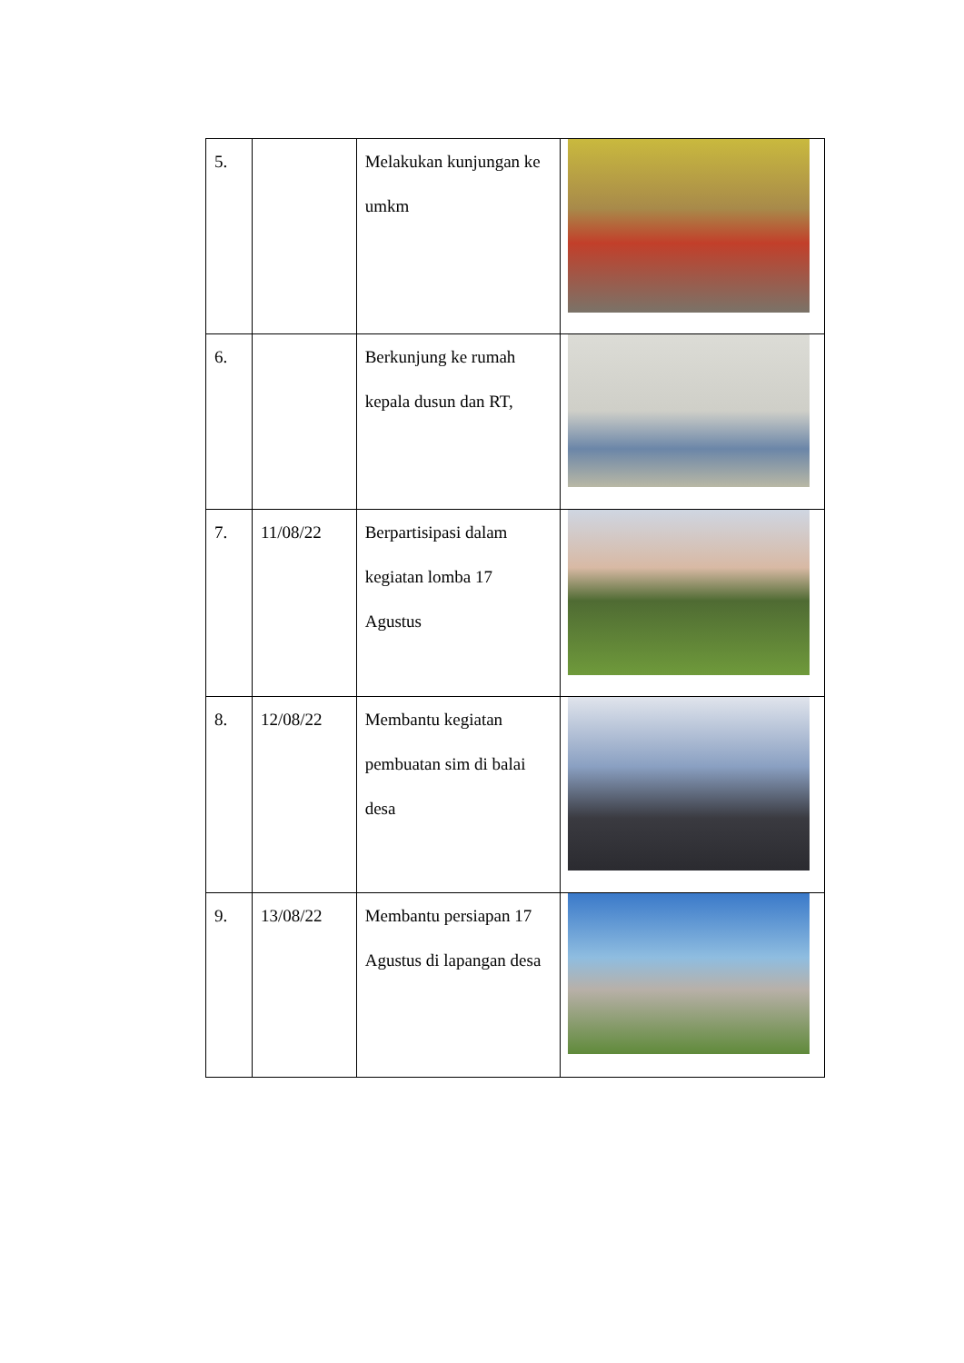| 5. | | Melakukan kunjungan ke umkm | |
| 6. | | Berkunjung ke rumah kepala dusun dan RT, | |
| 7. | 11/08/22 | Berpartisipasi dalam kegiatan lomba 17 Agustus | |
| 8. | 12/08/22 | Membantu kegiatan pembuatan sim di balai desa | |
| 9. | 13/08/22 | Membantu persiapan 17 Agustus di lapangan desa | |